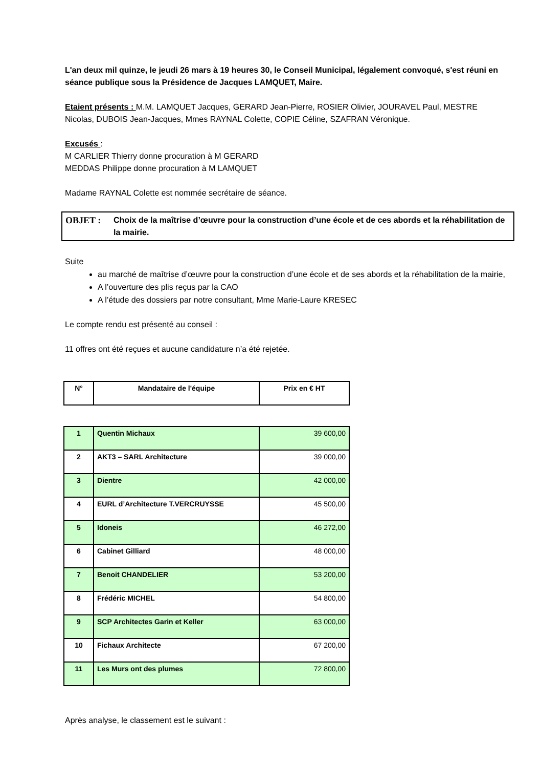L'an deux mil quinze, le jeudi 26 mars à 19 heures 30, le Conseil Municipal, légalement convoqué, s'est réuni en séance publique sous la Présidence de Jacques LAMQUET, Maire.
Etaient présents : M.M. LAMQUET Jacques, GERARD Jean-Pierre, ROSIER Olivier, JOURAVEL Paul, MESTRE Nicolas, DUBOIS Jean-Jacques, Mmes RAYNAL Colette, COPIE Céline, SZAFRAN Véronique.
Excusés :
M CARLIER Thierry donne procuration à M GERARD
MEDDAS Philippe donne procuration à M LAMQUET
Madame RAYNAL Colette est nommée secrétaire de séance.
OBJET : Choix de la maîtrise d’œuvre pour la construction d’une école et de ces abords et la réhabilitation de la mairie.
Suite
au marché de maîtrise d’œuvre pour la construction d’une école et de ses abords et la réhabilitation de la mairie,
A l’ouverture des plis reçus par la CAO
A l’étude des dossiers par notre consultant, Mme Marie-Laure KRESEC
Le compte rendu est présenté au conseil :
11 offres ont été reçues et aucune candidature n’a été rejetée.
| N° | Mandataire de l'équipe | Prix en € HT |
| --- | --- | --- |
| 1 | Quentin Michaux | 39 600,00 |
| 2 | AKT3 – SARL Architecture | 39 000,00 |
| 3 | Dientre | 42 000,00 |
| 4 | EURL d’Architecture T.VERCRUYSSE | 45 500,00 |
| 5 | Idoneis | 46 272,00 |
| 6 | Cabinet Gilliard | 48 000,00 |
| 7 | Benoit CHANDELIER | 53 200,00 |
| 8 | Frédéric MICHEL | 54 800,00 |
| 9 | SCP Architectes Garin et Keller | 63 000,00 |
| 10 | Fichaux Architecte | 67 200,00 |
| 11 | Les Murs ont des plumes | 72 800,00 |
Après analyse, le classement est le suivant :